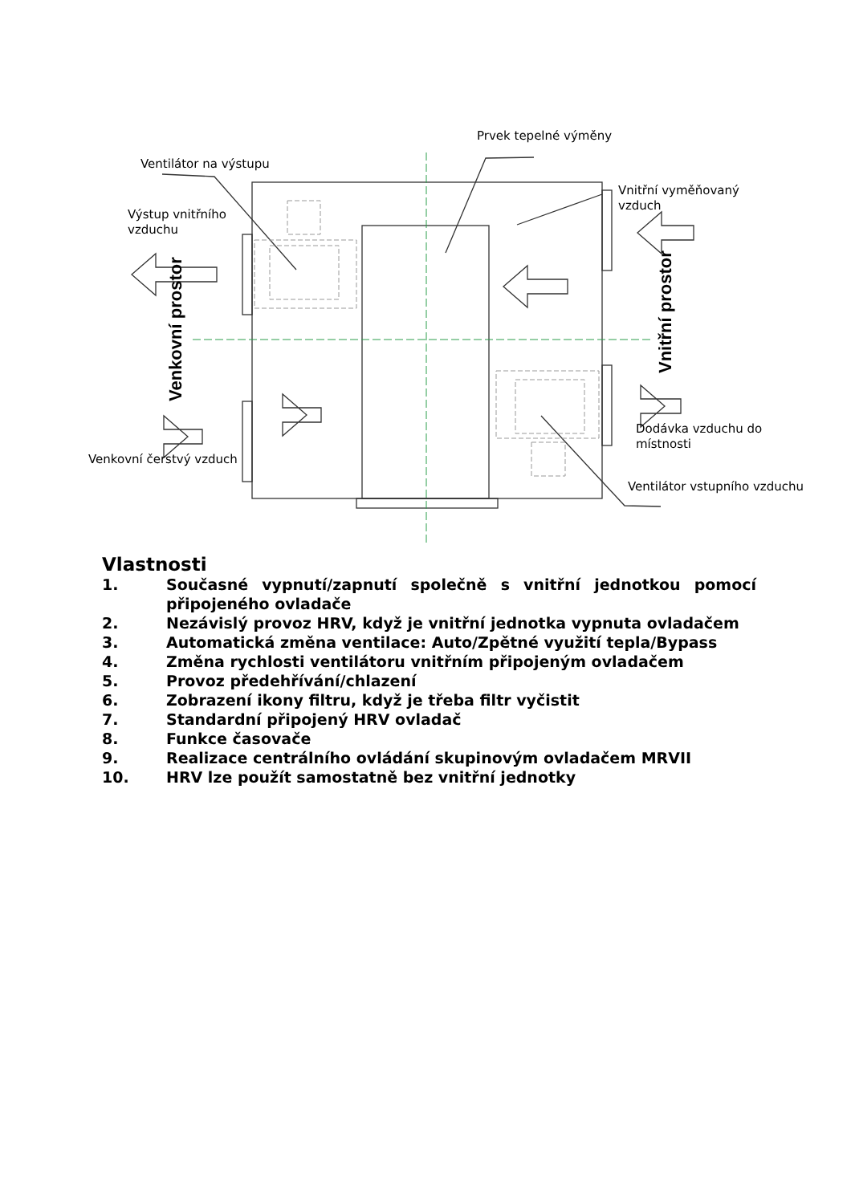Prvek tepelné výměny
Ventilátor na výstupu
Vnitřní vyměňovaný vzduch
Výstup vnitřního vzduchu
Venkovní prostor
Vnitřní prostor
Dodávka vzduchu do místnosti
Venkovní čerstvý vzduch
Ventilátor vstupního vzduchu
Vlastnosti
1. Současné vypnutí/zapnutí společně s vnitřní jednotkou pomocí připojeného ovladače
2. Nezávislý provoz HRV, když je vnitřní jednotka vypnuta ovladačem
3. Automatická změna ventilace: Auto/Zpětné využití tepla/Bypass
4. Změna rychlosti ventilátoru vnitřním připojeným ovladačem
5. Provoz předehřívání/chlazení
6. Zobrazení ikony filtru, když je třeba filtr vyčistit
7. Standardní připojený HRV ovladač
8. Funkce časovače
9. Realizace centrálního ovládání skupinovým ovladačem MRVII
10. HRV lze použít samostatně bez vnitřní jednotky